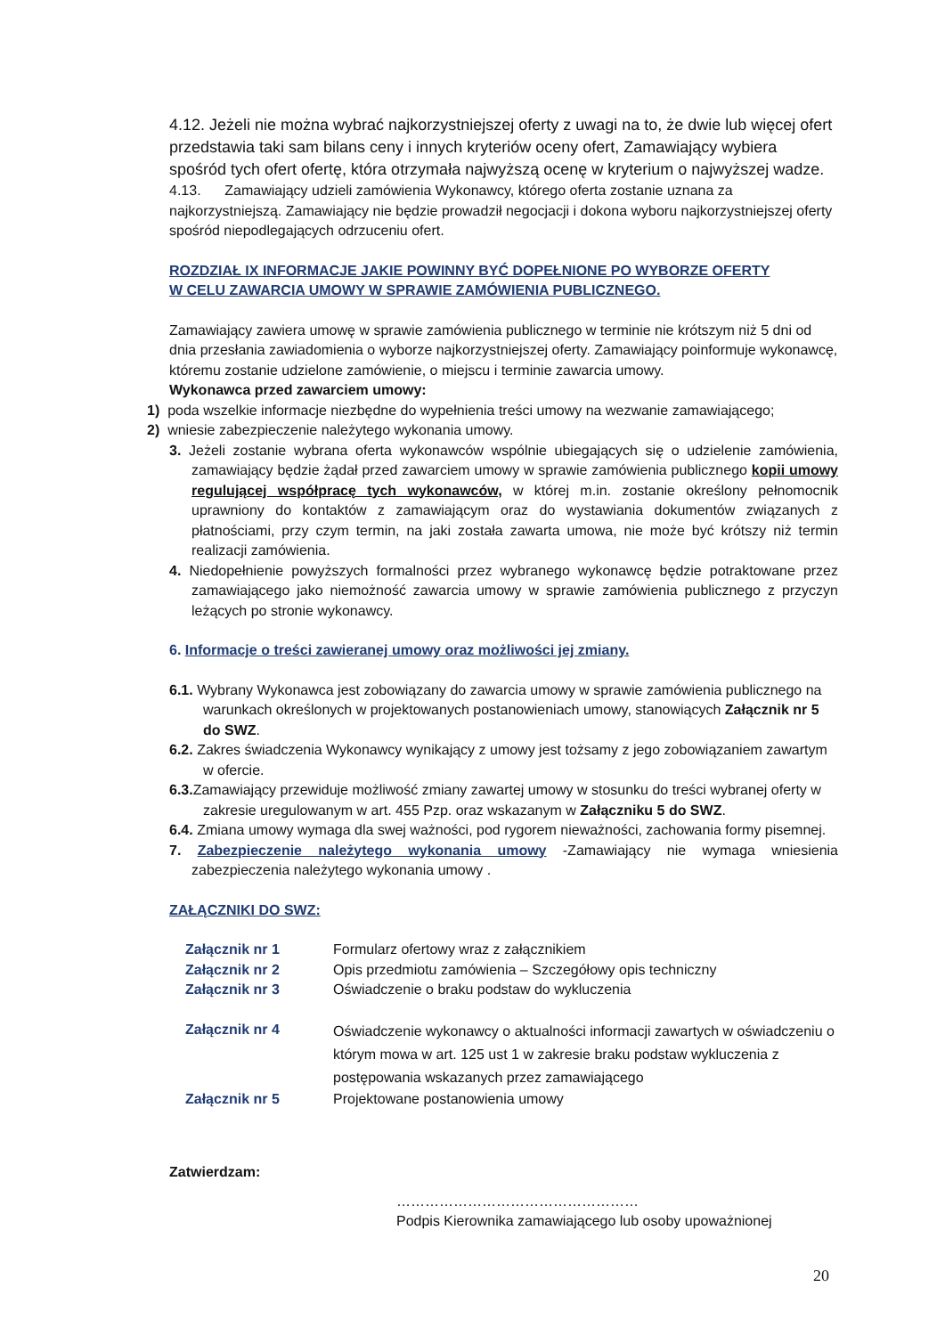4.12. Jeżeli nie można wybrać najkorzystniejszej oferty z uwagi na to, że dwie lub więcej ofert przedstawia taki sam bilans ceny i innych kryteriów oceny ofert, Zamawiający wybiera spośród tych ofert ofertę, która otrzymała najwyższą ocenę w kryterium o najwyższej wadze.
4.13. Zamawiający udzieli zamówienia Wykonawcy, którego oferta zostanie uznana za najkorzystniejszą. Zamawiający nie będzie prowadził negocjacji i dokona wyboru najkorzystniejszej oferty spośród niepodlegających odrzuceniu ofert.
ROZDZIAŁ IX INFORMACJE JAKIE POWINNY BYĆ DOPEŁNIONE PO WYBORZE OFERTY
W CELU ZAWARCIA UMOWY W SPRAWIE ZAMÓWIENIA PUBLICZNEGO.
Zamawiający zawiera umowę w sprawie zamówienia publicznego w terminie nie krótszym niż 5 dni od dnia przesłania zawiadomienia o wyborze najkorzystniejszej oferty. Zamawiający poinformuje wykonawcę, któremu zostanie udzielone zamówienie, o miejscu i terminie zawarcia umowy.
Wykonawca przed zawarciem umowy:
1) poda wszelkie informacje niezbędne do wypełnienia treści umowy na wezwanie zamawiającego;
2) wniesie zabezpieczenie należytego wykonania umowy.
3. Jeżeli zostanie wybrana oferta wykonawców wspólnie ubiegających się o udzielenie zamówienia, zamawiający będzie żądał przed zawarciem umowy w sprawie zamówienia publicznego kopii umowy regulującej współpracę tych wykonawców, w której m.in. zostanie określony pełnomocnik uprawniony do kontaktów z zamawiającym oraz do wystawiania dokumentów związanych z płatnościami, przy czym termin, na jaki została zawarta umowa, nie może być krótszy niż termin realizacji zamówienia.
4. Niedopełnienie powyższych formalności przez wybranego wykonawcę będzie potraktowane przez zamawiającego jako niemożność zawarcia umowy w sprawie zamówienia publicznego z przyczyn leżących po stronie wykonawcy.
6. Informacje o treści zawieranej umowy oraz możliwości jej zmiany.
6.1. Wybrany Wykonawca jest zobowiązany do zawarcia umowy w sprawie zamówienia publicznego na warunkach określonych w projektowanych postanowieniach umowy, stanowiących Załącznik nr 5 do SWZ.
6.2. Zakres świadczenia Wykonawcy wynikający z umowy jest tożsamy z jego zobowiązaniem zawartym w ofercie.
6.3. Zamawiający przewiduje możliwość zmiany zawartej umowy w stosunku do treści wybranej oferty w zakresie uregulowanym w art. 455 Pzp. oraz wskazanym w Załączniku 5 do SWZ.
6.4. Zmiana umowy wymaga dla swej ważności, pod rygorem nieważności, zachowania formy pisemnej.
7. Zabezpieczenie należytego wykonania umowy -Zamawiający nie wymaga wniesienia zabezpieczenia należytego wykonania umowy .
ZAŁĄCZNIKI DO SWZ:
| Załącznik nr 1 | Formularz ofertowy wraz z załącznikiem |
| Załącznik nr 2 | Opis przedmiotu zamówienia – Szczegółowy opis techniczny |
| Załącznik nr 3 | Oświadczenie o braku podstaw do wykluczenia |
| Załącznik nr 4 | Oświadczenie wykonawcy o aktualności informacji zawartych w oświadczeniu o którym mowa w art. 125 ust 1 w zakresie braku podstaw wykluczenia z postępowania wskazanych przez zamawiającego |
| Załącznik nr 5 | Projektowane postanowienia umowy |
Zatwierdzam:
……………………………………………
Podpis Kierownika zamawiającego lub osoby upoważnionej
20